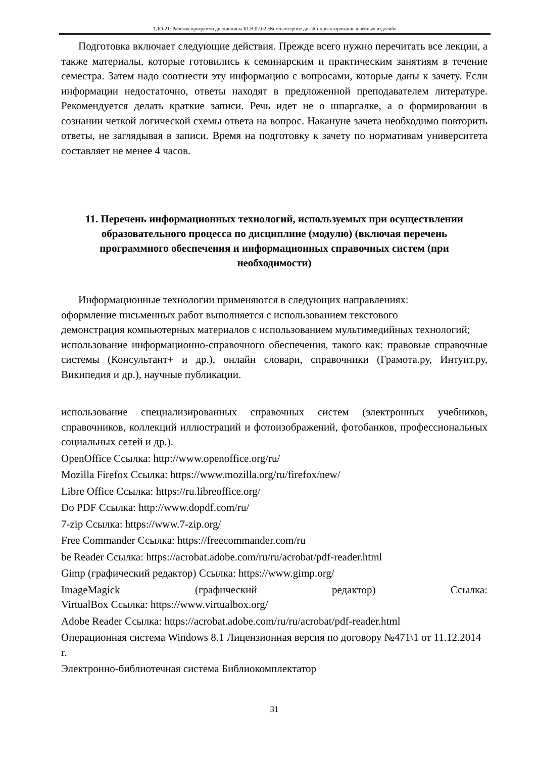ТДО-21: Рабочая программа дисциплины Б1.В.02.02 «Компьютерное дизайн-проектирование швейных изделий»
Подготовка включает следующие действия. Прежде всего нужно перечитать все лекции, а также материалы, которые готовились к семинарским и практическим занятиям в течение семестра. Затем надо соотнести эту информацию с вопросами, которые даны к зачету. Если информации недостаточно, ответы находят в предложенной преподавателем литературе. Рекомендуется делать краткие записи. Речь идет не о шпаргалке, а о формировании в сознании четкой логической схемы ответа на вопрос. Накануне зачета необходимо повторить ответы, не заглядывая в записи. Время на подготовку к зачету по нормативам университета составляет не менее 4 часов.
11. Перечень информационных технологий, используемых при осуществлении образовательного процесса по дисциплине (модулю) (включая перечень программного обеспечения и информационных справочных систем (при необходимости)
Информационные технологии применяются в следующих направлениях:
оформление письменных работ выполняется с использованием текстового
демонстрация компьютерных материалов с использованием мультимедийных технологий;
использование информационно-справочного обеспечения, такого как: правовые справочные системы (Консультант+ и др.), онлайн словари, справочники (Грамота.ру, Интуит.ру, Википедия и др.), научные публикации.
использование специализированных справочных систем (электронных учебников, справочников, коллекций иллюстраций и фотоизображений, фотобанков, профессиональных социальных сетей и др.).
OpenOffice Ссылка: http://www.openoffice.org/ru/
Mozilla Firefox Ссылка: https://www.mozilla.org/ru/firefox/new/
Libre Office Ссылка: https://ru.libreoffice.org/
Do PDF Ссылка: http://www.dopdf.com/ru/
7-zip Ссылка: https://www.7-zip.org/
Free Commander Ссылка: https://freecommander.com/ru
be Reader Ссылка: https://acrobat.adobe.com/ru/ru/acrobat/pdf-reader.html
Gimp (графический редактор) Ссылка: https://www.gimp.org/
ImageMagick (графический редактор) Ссылка:
VirtualBox Ссылка: https://www.virtualbox.org/
Adobe Reader Ссылка: https://acrobat.adobe.com/ru/ru/acrobat/pdf-reader.html
Операционная система Windows 8.1 Лицензионная версия по договору №471\1 от 11.12.2014 г.
Электронно-библиотечная система Библиокомплектатор
31